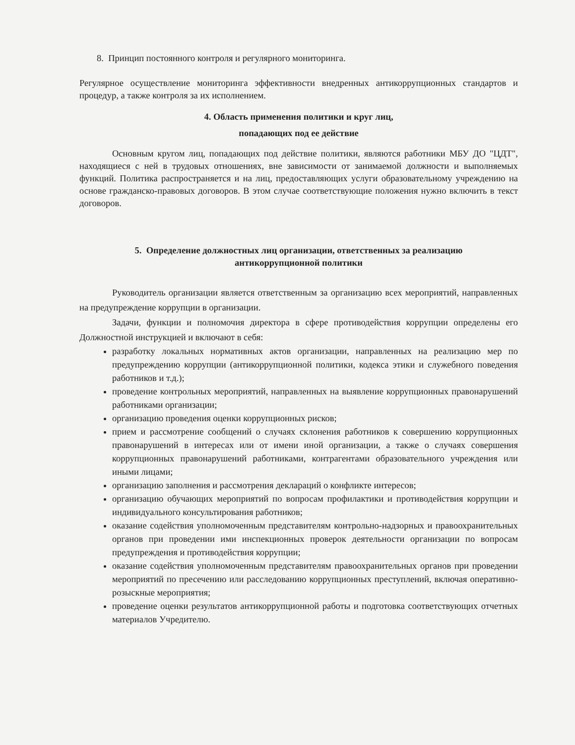8. Принцип постоянного контроля и регулярного мониторинга.
Регулярное осуществление мониторинга эффективности внедренных антикоррупционных стандартов и процедур, а также контроля за их исполнением.
4. Область применения политики и круг лиц,
попадающих под ее действие
Основным кругом лиц, попадающих под действие политики, являются работники МБУ ДО "ЦДТ", находящиеся с ней в трудовых отношениях, вне зависимости от занимаемой должности и выполняемых функций. Политика распространяется и на лиц, предоставляющих услуги образовательному учреждению на основе гражданско-правовых договоров. В этом случае соответствующие положения нужно включить в текст договоров.
5. Определение должностных лиц организации, ответственных за реализацию
антикоррупционной политики
Руководитель организации является ответственным за организацию всех мероприятий, направленных на предупреждение коррупции в организации.
Задачи, функции и полномочия директора в сфере противодействия коррупции определены его Должностной инструкцией и включают в себя:
разработку локальных нормативных актов организации, направленных на реализацию мер по предупреждению коррупции (антикоррупционной политики, кодекса этики и служебного поведения работников и т.д.);
проведение контрольных мероприятий, направленных на выявление коррупционных правонарушений работниками организации;
организацию проведения оценки коррупционных рисков;
прием и рассмотрение сообщений о случаях склонения работников к совершению коррупционных правонарушений в интересах или от имени иной организации, а также о случаях совершения коррупционных правонарушений работниками, контрагентами образовательного учреждения или иными лицами;
организацию заполнения и рассмотрения деклараций о конфликте интересов;
организацию обучающих мероприятий по вопросам профилактики и противодействия коррупции и индивидуального консультирования работников;
оказание содействия уполномоченным представителям контрольно-надзорных и правоохранительных органов при проведении ими инспекционных проверок деятельности организации по вопросам предупреждения и противодействия коррупции;
оказание содействия уполномоченным представителям правоохранительных органов при проведении мероприятий по пресечению или расследованию коррупционных преступлений, включая оперативно-розыскные мероприятия;
проведение оценки результатов антикоррупционной работы и подготовка соответствующих отчетных материалов Учредителю.